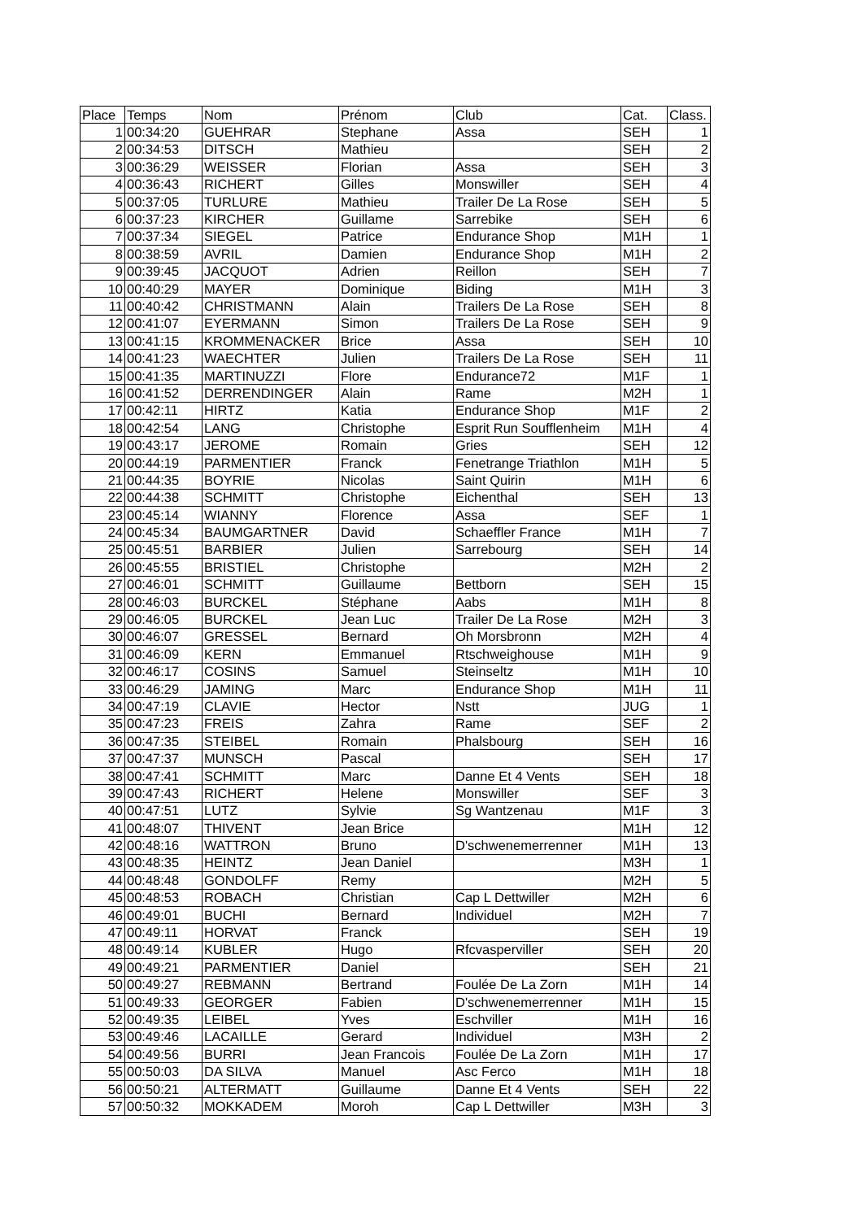| Place | Temps | Nom | Prénom | Club | Cat. | Class. |
| --- | --- | --- | --- | --- | --- | --- |
| 1 | 00:34:20 | GUEHRAR | Stephane | Assa | SEH | 1 |
| 2 | 00:34:53 | DITSCH | Mathieu | | SEH | 2 |
| 3 | 00:36:29 | WEISSER | Florian | Assa | SEH | 3 |
| 4 | 00:36:43 | RICHERT | Gilles | Monswiller | SEH | 4 |
| 5 | 00:37:05 | TURLURE | Mathieu | Trailer De La Rose | SEH | 5 |
| 6 | 00:37:23 | KIRCHER | Guillame | Sarrebike | SEH | 6 |
| 7 | 00:37:34 | SIEGEL | Patrice | Endurance Shop | M1H | 1 |
| 8 | 00:38:59 | AVRIL | Damien | Endurance Shop | M1H | 2 |
| 9 | 00:39:45 | JACQUOT | Adrien | Reillon | SEH | 7 |
| 10 | 00:40:29 | MAYER | Dominique | Biding | M1H | 3 |
| 11 | 00:40:42 | CHRISTMANN | Alain | Trailers De La Rose | SEH | 8 |
| 12 | 00:41:07 | EYERMANN | Simon | Trailers De La Rose | SEH | 9 |
| 13 | 00:41:15 | KROMMENACKER | Brice | Assa | SEH | 10 |
| 14 | 00:41:23 | WAECHTER | Julien | Trailers De La Rose | SEH | 11 |
| 15 | 00:41:35 | MARTINUZZI | Flore | Endurance72 | M1F | 1 |
| 16 | 00:41:52 | DERRENDINGER | Alain | Rame | M2H | 1 |
| 17 | 00:42:11 | HIRTZ | Katia | Endurance Shop | M1F | 2 |
| 18 | 00:42:54 | LANG | Christophe | Esprit Run Soufflenheim | M1H | 4 |
| 19 | 00:43:17 | JEROME | Romain | Gries | SEH | 12 |
| 20 | 00:44:19 | PARMENTIER | Franck | Fenetrange Triathlon | M1H | 5 |
| 21 | 00:44:35 | BOYRIE | Nicolas | Saint Quirin | M1H | 6 |
| 22 | 00:44:38 | SCHMITT | Christophe | Eichenthal | SEH | 13 |
| 23 | 00:45:14 | WIANNY | Florence | Assa | SEF | 1 |
| 24 | 00:45:34 | BAUMGARTNER | David | Schaeffler France | M1H | 7 |
| 25 | 00:45:51 | BARBIER | Julien | Sarrebourg | SEH | 14 |
| 26 | 00:45:55 | BRISTIEL | Christophe | | M2H | 2 |
| 27 | 00:46:01 | SCHMITT | Guillaume | Bettborn | SEH | 15 |
| 28 | 00:46:03 | BURCKEL | Stéphane | Aabs | M1H | 8 |
| 29 | 00:46:05 | BURCKEL | Jean Luc | Trailer De La Rose | M2H | 3 |
| 30 | 00:46:07 | GRESSEL | Bernard | Oh Morsbronn | M2H | 4 |
| 31 | 00:46:09 | KERN | Emmanuel | Rtschweighouse | M1H | 9 |
| 32 | 00:46:17 | COSINS | Samuel | Steinseltz | M1H | 10 |
| 33 | 00:46:29 | JAMING | Marc | Endurance Shop | M1H | 11 |
| 34 | 00:47:19 | CLAVIE | Hector | Nstt | JUG | 1 |
| 35 | 00:47:23 | FREIS | Zahra | Rame | SEF | 2 |
| 36 | 00:47:35 | STEIBEL | Romain | Phalsbourg | SEH | 16 |
| 37 | 00:47:37 | MUNSCH | Pascal | | SEH | 17 |
| 38 | 00:47:41 | SCHMITT | Marc | Danne Et 4 Vents | SEH | 18 |
| 39 | 00:47:43 | RICHERT | Helene | Monswiller | SEF | 3 |
| 40 | 00:47:51 | LUTZ | Sylvie | Sg Wantzenau | M1F | 3 |
| 41 | 00:48:07 | THIVENT | Jean Brice | | M1H | 12 |
| 42 | 00:48:16 | WATTRON | Bruno | D'schwenemerrenner | M1H | 13 |
| 43 | 00:48:35 | HEINTZ | Jean Daniel | | M3H | 1 |
| 44 | 00:48:48 | GONDOLFF | Remy | | M2H | 5 |
| 45 | 00:48:53 | ROBACH | Christian | Cap L Dettwiller | M2H | 6 |
| 46 | 00:49:01 | BUCHI | Bernard | Individuel | M2H | 7 |
| 47 | 00:49:11 | HORVAT | Franck | | SEH | 19 |
| 48 | 00:49:14 | KUBLER | Hugo | Rfcvasperviller | SEH | 20 |
| 49 | 00:49:21 | PARMENTIER | Daniel | | SEH | 21 |
| 50 | 00:49:27 | REBMANN | Bertrand | Foulée De La Zorn | M1H | 14 |
| 51 | 00:49:33 | GEORGER | Fabien | D'schwenemerrenner | M1H | 15 |
| 52 | 00:49:35 | LEIBEL | Yves | Eschviller | M1H | 16 |
| 53 | 00:49:46 | LACAILLE | Gerard | Individuel | M3H | 2 |
| 54 | 00:49:56 | BURRI | Jean Francois | Foulée De La Zorn | M1H | 17 |
| 55 | 00:50:03 | DA SILVA | Manuel | Asc Ferco | M1H | 18 |
| 56 | 00:50:21 | ALTERMATT | Guillaume | Danne Et 4 Vents | SEH | 22 |
| 57 | 00:50:32 | MOKKADEM | Moroh | Cap L Dettwiller | M3H | 3 |